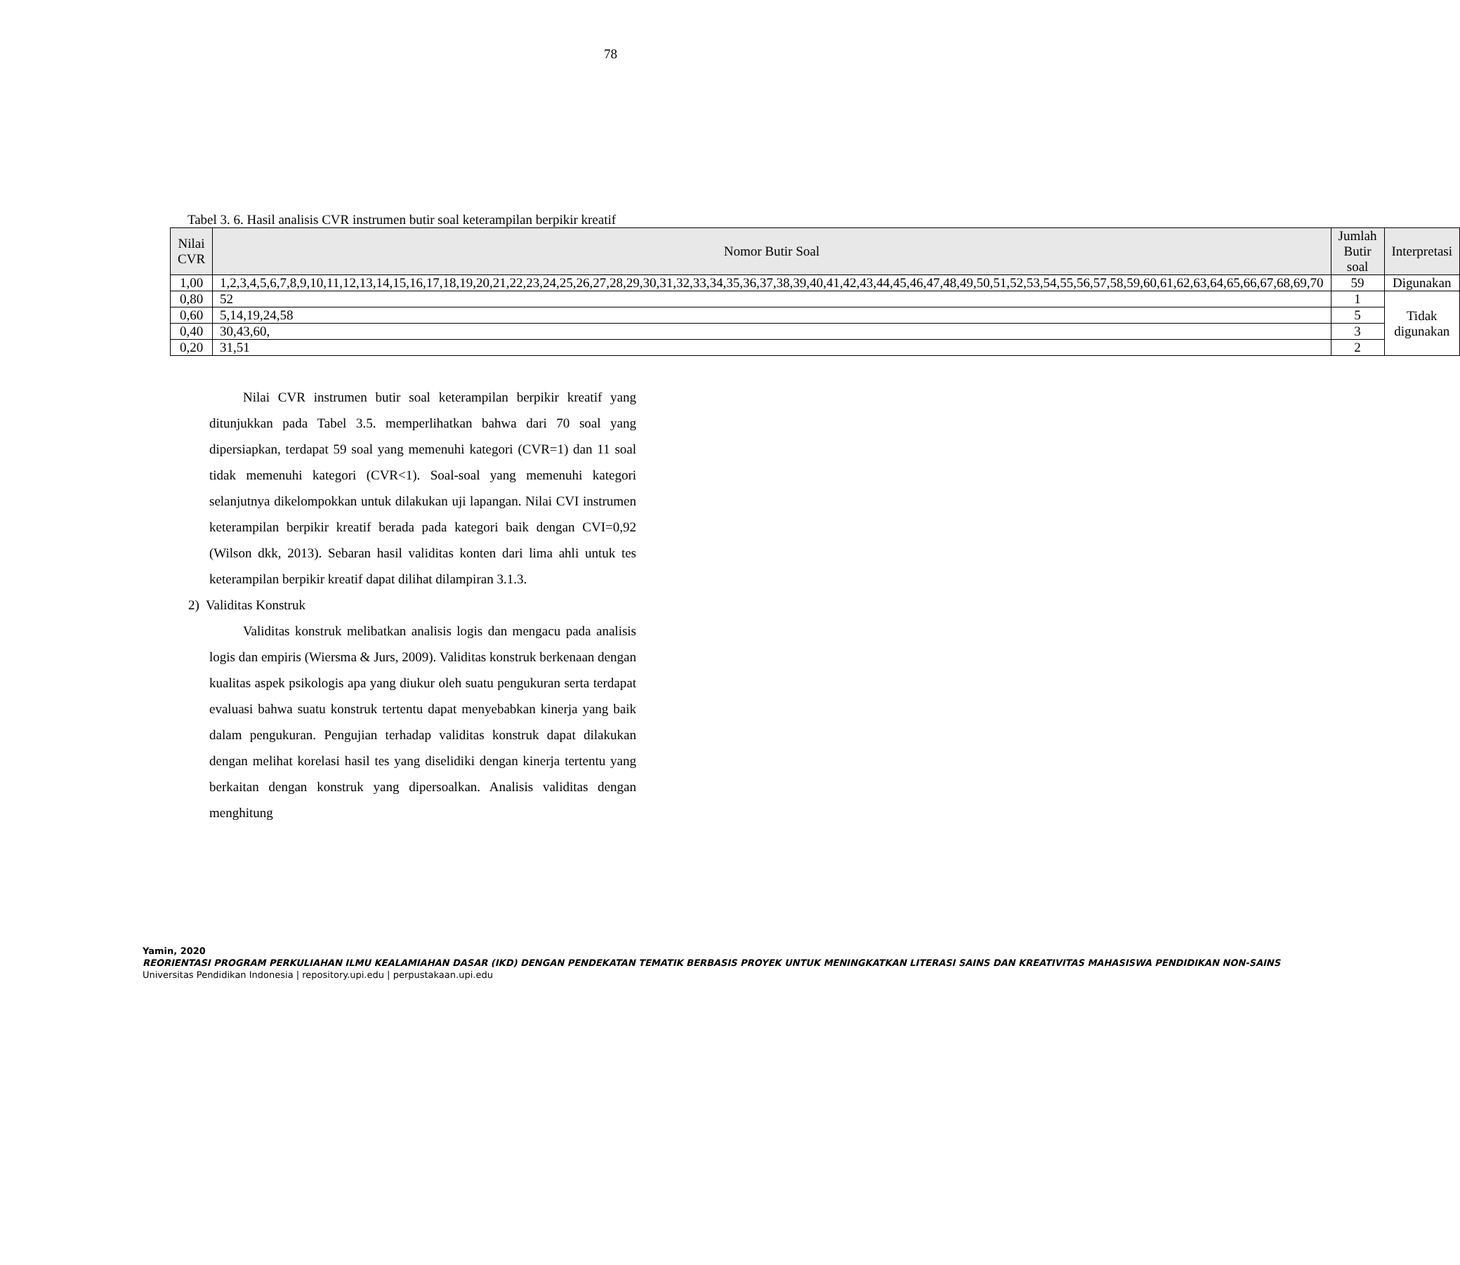78
Tabel 3. 6. Hasil analisis CVR instrumen butir soal keterampilan berpikir kreatif
| Nilai CVR | Nomor Butir Soal | Jumlah Butir soal | Interpretasi |
| --- | --- | --- | --- |
| 1,00 | 1,2,3,4,5,6,7,8,9,10,11,12,13,14,15,16,17,18,19,20,21,22,23,24,25,26,27,28,29,30,31,32,33,34,35,36,37,38,39,40,41,42,43,44,45,46,47,48,49,50,51,52,53,54,55,56,57,58,59,60,61,62,63,64,65,66,67,68,69,70 | 59 | Digunakan |
| 0,80 | 52 | 1 | Tidak digunakan |
| 0,60 | 5,14,19,24,58 | 5 | |
| 0,40 | 30,43,60, | 3 | |
| 0,20 | 31,51 | 2 | |
Nilai CVR instrumen butir soal keterampilan berpikir kreatif yang ditunjukkan pada Tabel 3.5. memperlihatkan bahwa dari 70 soal yang dipersiapkan, terdapat 59 soal yang memenuhi kategori (CVR=1) dan 11 soal tidak memenuhi kategori (CVR<1). Soal-soal yang memenuhi kategori selanjutnya dikelompokkan untuk dilakukan uji lapangan. Nilai CVI instrumen keterampilan berpikir kreatif berada pada kategori baik dengan CVI=0,92 (Wilson dkk, 2013). Sebaran hasil validitas konten dari lima ahli untuk tes keterampilan berpikir kreatif dapat dilihat dilampiran 3.1.3.
2) Validitas Konstruk
Validitas konstruk melibatkan analisis logis dan mengacu pada analisis logis dan empiris (Wiersma & Jurs, 2009). Validitas konstruk berkenaan dengan kualitas aspek psikologis apa yang diukur oleh suatu pengukuran serta terdapat evaluasi bahwa suatu konstruk tertentu dapat menyebabkan kinerja yang baik dalam pengukuran. Pengujian terhadap validitas konstruk dapat dilakukan dengan melihat korelasi hasil tes yang diselidiki dengan kinerja tertentu yang berkaitan dengan konstruk yang dipersoalkan. Analisis validitas dengan menghitung
Yamin, 2020
REORIENTASI PROGRAM PERKULIAHAN ILMU KEALAMIAHAN DASAR (IKD) DENGAN PENDEKATAN TEMATIK BERBASIS PROYEK UNTUK MENINGKATKAN LITERASI SAINS DAN KREATIVITAS MAHASISWA PENDIDIKAN NON-SAINS
Universitas Pendidikan Indonesia | repository.upi.edu | perpustakaan.upi.edu